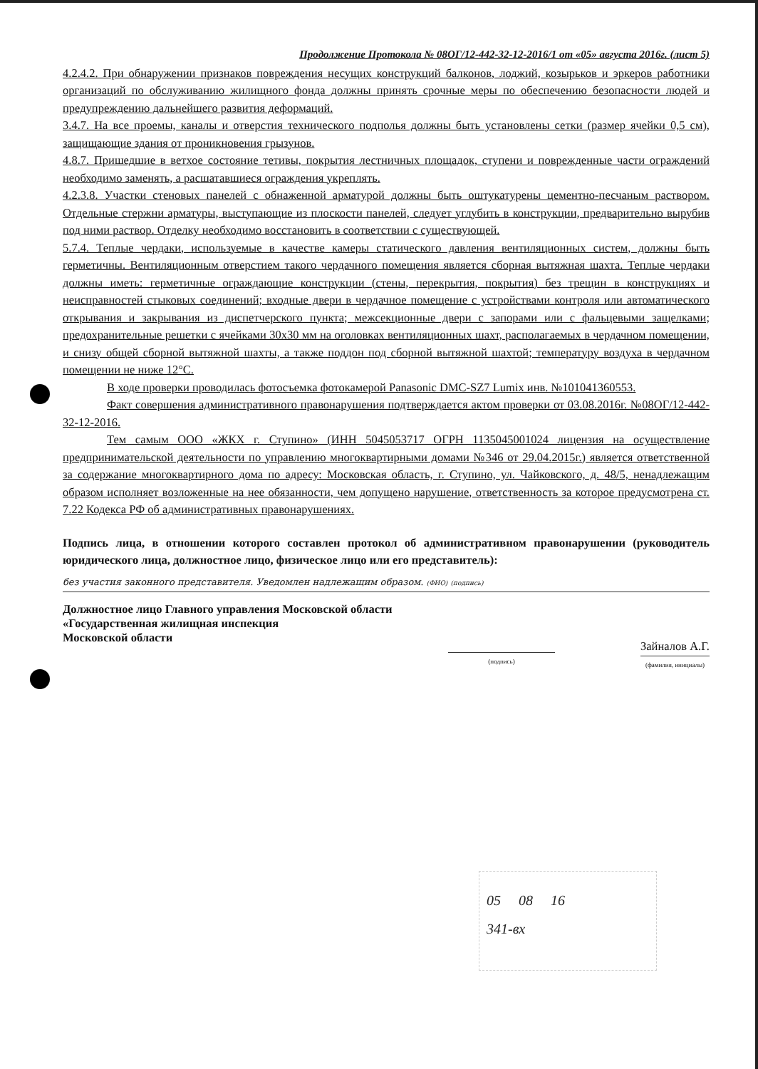Продолжение Протокола № 08ОГ/12-442-32-12-2016/1 от «05» августа 2016г. (лист 5)
4.2.4.2. При обнаружении признаков повреждения несущих конструкций балконов, лоджий, козырьков и эркеров работники организаций по обслуживанию жилищного фонда должны принять срочные меры по обеспечению безопасности людей и предупреждению дальнейшего развития деформаций.
3.4.7. На все проемы, каналы и отверстия технического подполья должны быть установлены сетки (размер ячейки 0,5 см), защищающие здания от проникновения грызунов.
4.8.7. Пришедшие в ветхое состояние тетивы, покрытия лестничных площадок, ступени и поврежденные части ограждений необходимо заменять, а расшатавшиеся ограждения укреплять.
4.2.3.8. Участки стеновых панелей с обнаженной арматурой должны быть оштукатурены цементно-песчаным раствором. Отдельные стержни арматуры, выступающие из плоскости панелей, следует углубить в конструкции, предварительно вырубив под ними раствор. Отделку необходимо восстановить в соответствии с существующей.
5.7.4. Теплые чердаки, используемые в качестве камеры статического давления вентиляционных систем, должны быть герметичны. Вентиляционным отверстием такого чердачного помещения является сборная вытяжная шахта. Теплые чердаки должны иметь: герметичные ограждающие конструкции (стены, перекрытия, покрытия) без трещин в конструкциях и неисправностей стыковых соединений; входные двери в чердачное помещение с устройствами контроля или автоматического открывания и закрывания из диспетчерского пункта; межсекционные двери с запорами или с фальцевыми защелками; предохранительные решетки с ячейками 30x30 мм на оголовках вентиляционных шахт, располагаемых в чердачном помещении, и снизу общей сборной вытяжной шахты, а также поддон под сборной вытяжной шахтой; температуру воздуха в чердачном помещении не ниже 12°C.
В ходе проверки проводилась фотосъемка фотокамерой Panasonic DMC-SZ7 Lumix инв. №101041360553.
Факт совершения административного правонарушения подтверждается актом проверки от 03.08.2016г. №08ОГ/12-442-32-12-2016.
Тем самым ООО «ЖКХ г. Ступино» (ИНН 5045053717 ОГРН 1135045001024 лицензия на осуществление предпринимательской деятельности по управлению многоквартирными домами №346 от 29.04.2015г.) является ответственной за содержание многоквартирного дома по адресу: Московская область, г. Ступино, ул. Чайковского, д. 48/5, ненадлежащим образом исполняет возложенные на нее обязанности, чем допущено нарушение, ответственность за которое предусмотрена ст. 7.22 Кодекса РФ об административных правонарушениях.
Подпись лица, в отношении которого составлен протокол об административном правонарушении (руководитель юридического лица, должностное лицо, физическое лицо или его представитель):
без участия законного представителя. Уведомлен надлежащим образом. (ФИО) (подпись)
Должностное лицо Главного управления Московской области
«Государственная жилищная инспекция
Московской области
(подпись)
Зайналов А.Г.
(фамилия, инициалы)
05 08 16
341-вх